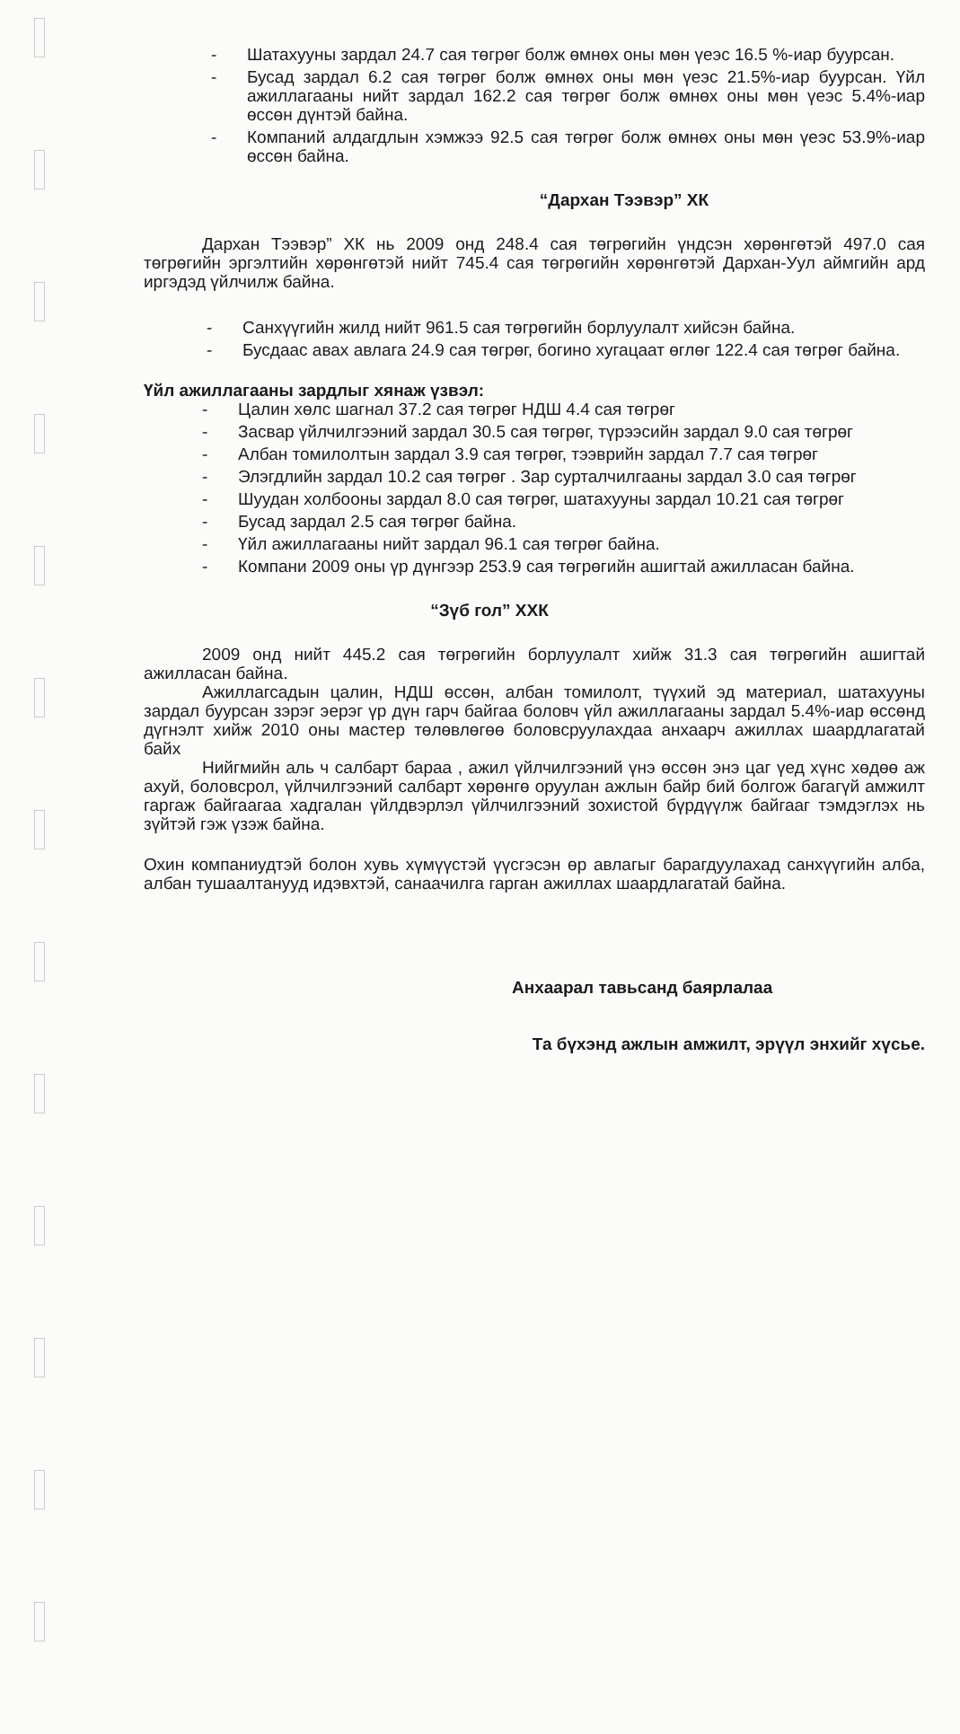- Шатахууны зардал 24.7 сая төгрөг болж өмнөх оны мөн үеэс 16.5 %-иар буурсан.
- Бусад зардал 6.2 сая төгрөг болж өмнөх оны мөн үеэс 21.5%-иар буурсан. Үйл ажиллагааны нийт зардал 162.2 сая төгрөг болж өмнөх оны мөн үеэс 5.4%-иар өссөн дүнтэй байна.
- Компаний алдагдлын хэмжээ 92.5 сая төгрөг болж өмнөх оны мөн үеэс 53.9%-иар өссөн байна.
“Дархан Тээвэр” ХК
Дархан Тээвэр” ХК нь 2009 онд 248.4 сая төгрөгийн үндсэн хөрөнгөтэй 497.0 сая төгрөгийн эргэлтийн хөрөнгөтэй нийт 745.4 сая төгрөгийн хөрөнгөтэй Дархан-Уул аймгийн ард иргэдэд үйлчилж байна.
- Санхүүгийн жилд нийт 961.5 сая төгрөгийн борлуулалт хийсэн байна.
- Бусдаас авах авлага 24.9 сая төгрөг, богино хугацаат өглөг 122.4 сая төгрөг байна.
Үйл ажиллагааны зардлыг хянаж үзвэл:
- Цалин хөлс шагнал 37.2 сая төгрөг НДШ 4.4 сая төгрөг
- Засвар үйлчилгээний зардал 30.5 сая төгрөг, түрээсийн зардал 9.0 сая төгрөг
- Албан томилолтын зардал 3.9 сая төгрөг, тээврийн зардал 7.7 сая төгрөг
- Элэгдлийн зардал 10.2 сая төгрөг . Зар сурталчилгааны зардал 3.0 сая төгрөг
- Шуудан холбооны зардал 8.0 сая төгрөг, шатахууны зардал 10.21 сая төгрөг
- Бусад зардал 2.5 сая төгрөг байна.
- Үйл ажиллагааны нийт зардал 96.1 сая төгрөг байна.
- Компани 2009 оны үр дүнгээр 253.9 сая төгрөгийн ашигтай ажилласан байна.
“Зүб гол” ХХК
2009 онд нийт 445.2 сая төгрөгийн борлуулалт хийж 31.3 сая төгрөгийн ашигтай ажилласан байна.
Ажиллагсадын цалин, НДШ өссөн, албан томилолт, түүхий эд материал, шатахууны зардал буурсан зэрэг эерэг үр дүн гарч байгаа боловч үйл ажиллагааны зардал 5.4%-иар өссөнд дүгнэлт хийж 2010 оны мастер төлөвлөгөө боловсруулахдаа анхаарч ажиллах шаардлагатай байх
Нийгмийн аль ч салбарт бараа , ажил үйлчилгээний үнэ өссөн энэ цаг үед хүнс хөдөө аж ахуй, боловсрол, үйлчилгээний салбарт хөрөнгө оруулан ажлын байр бий болгож багагүй амжилт гаргаж байгаагаа хадгалан үйлдвэрлэл үйлчилгээний зохистой бүрдүүлж байгааг тэмдэглэх нь зүйтэй гэж үзэж байна.
Охин компаниудтэй болон хувь хүмүүстэй үүсгэсэн өр авлагыг барагдуулахад санхүүгийн алба, албан тушаалтанууд идэвхтэй, санаачилга гарган ажиллах шаардлагатай байна.
Анхаарал тавьсанд баярлалаа
Та бүхэнд ажлын амжилт, эрүүл энхийг хүсье.